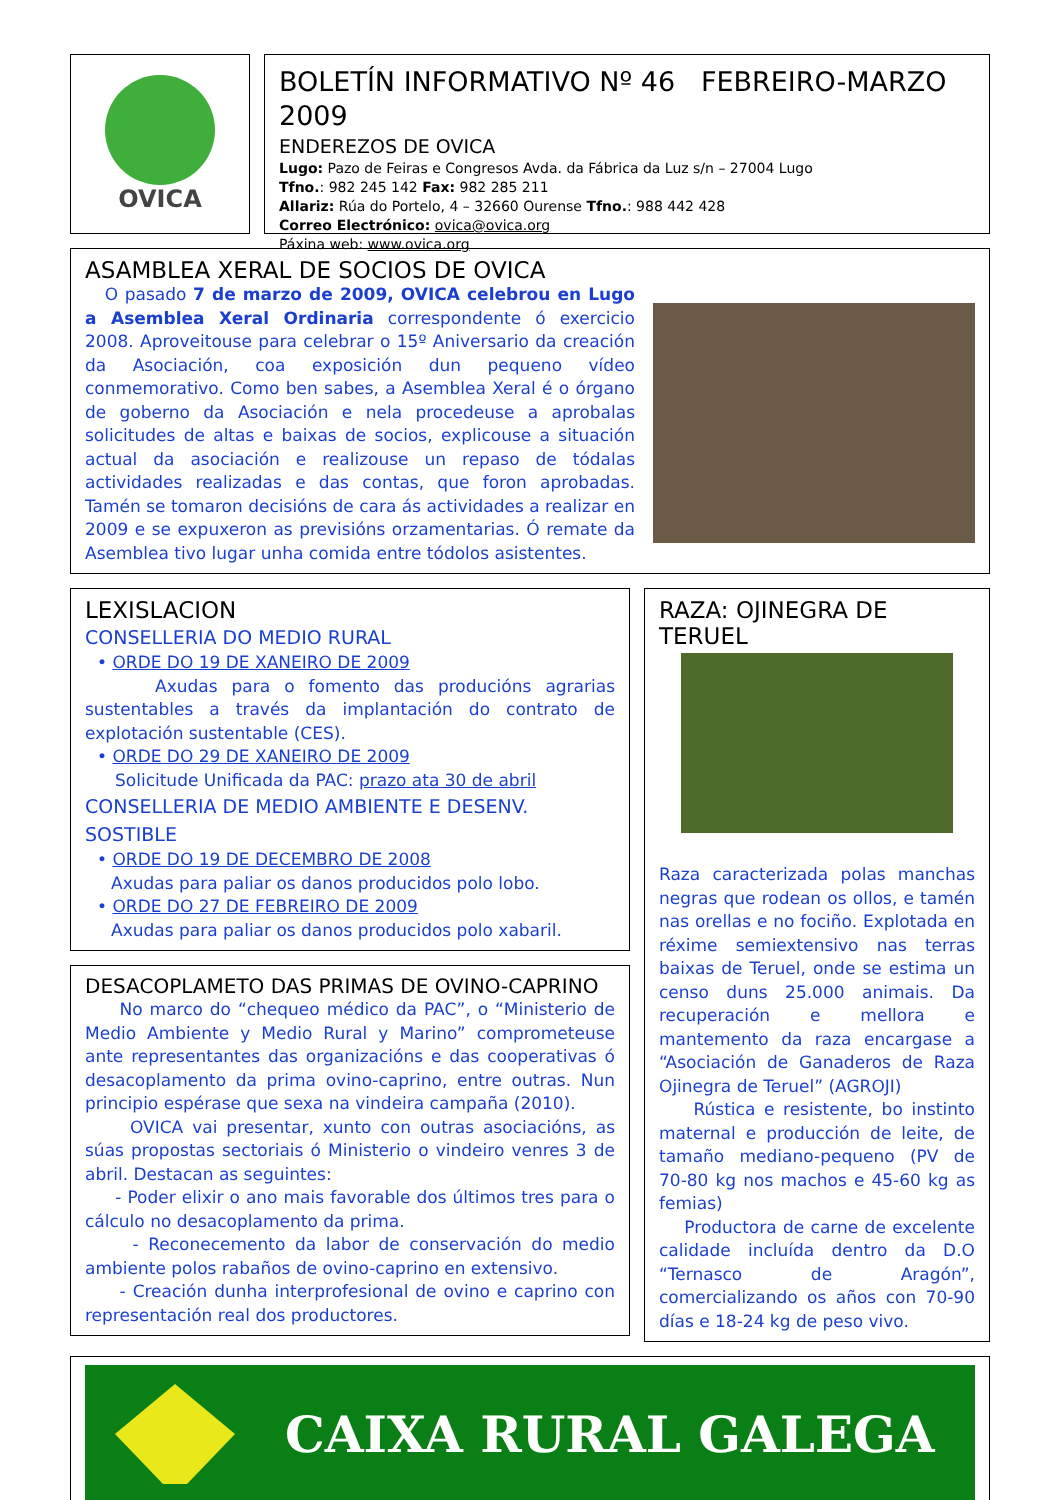OVICA
BOLETÍN INFORMATIVO Nº 46 FEBREIRO-MARZO 2009
ENDEREZOS DE OVICA
Lugo: Pazo de Feiras e Congresos Avda. da Fábrica da Luz s/n – 27004 Lugo
Tfno.: 982 245 142 Fax: 982 285 211
Allariz: Rúa do Portelo, 4 – 32660 Ourense Tfno.: 988 442 428
Correo Electrónico: ovica@ovica.org
Páxina web: www.ovica.org
ASAMBLEA XERAL DE SOCIOS DE OVICA
O pasado 7 de marzo de 2009, OVICA celebrou en Lugo a Asemblea Xeral Ordinaria correspondente ó exercicio 2008. Aproveitouse para celebrar o 15º Aniversario da creación da Asociación, coa exposición dun pequeno vídeo conmemorativo. Como ben sabes, a Asemblea Xeral é o órgano de goberno da Asociación e nela procedeuse a aprobalas solicitudes de altas e baixas de socios, explicouse a situación actual da asociación e realizouse un repaso de tódalas actividades realizadas e das contas, que foron aprobadas. Tamén se tomaron decisións de cara ás actividades a realizar en 2009 e se expuxeron as previsións orzamentarias. Ó remate da Asemblea tivo lugar unha comida entre tódolos asistentes.
LEXISLACION
CONSELLERIA DO MEDIO RURAL
• ORDE DO 19 DE XANEIRO DE 2009
Axudas para o fomento das producións agrarias sustentables a través da implantación do contrato de explotación sustentable (CES).
• ORDE DO 29 DE XANEIRO DE 2009
Solicitude Unificada da PAC: prazo ata 30 de abril
CONSELLERIA DE MEDIO AMBIENTE E DESENV. SOSTIBLE
• ORDE DO 19 DE DECEMBRO DE 2008
Axudas para paliar os danos producidos polo lobo.
• ORDE DO 27 DE FEBREIRO DE 2009
Axudas para paliar os danos producidos polo xabaril.
DESACOPLAMETO DAS PRIMAS DE OVINO-CAPRINO
No marco do “chequeo médico da PAC”, o “Ministerio de Medio Ambiente y Medio Rural y Marino” comprometeuse ante representantes das organizacións e das cooperativas ó desacoplamento da prima ovino-caprino, entre outras. Nun principio espérase que sexa na vindeira campaña (2010).
OVICA vai presentar, xunto con outras asociacións, as súas propostas sectoriais ó Ministerio o vindeiro venres 3 de abril. Destacan as seguintes:
- Poder elixir o ano mais favorable dos últimos tres para o cálculo no desacoplamento da prima.
- Reconecemento da labor de conservación do medio ambiente polos rabaños de ovino-caprino en extensivo.
- Creación dunha interprofesional de ovino e caprino con representación real dos productores.
RAZA: OJINEGRA DE TERUEL
Raza caracterizada polas manchas negras que rodean os ollos, e tamén nas orellas e no fociño. Explotada en réxime semiextensivo nas terras baixas de Teruel, onde se estima un censo duns 25.000 animais. Da recuperación e mellora e mantemento da raza encargase a “Asociación de Ganaderos de Raza Ojinegra de Teruel” (AGROJI)
Rústica e resistente, bo instinto maternal e producción de leite, de tamaño mediano-pequeno (PV de 70-80 kg nos machos e 45-60 kg as femias)
Productora de carne de excelente calidade incluída dentro da D.O “Ternasco de Aragón”, comercializando os años con 70-90 días e 18-24 kg de peso vivo.
CAIXA RURAL GALEGA